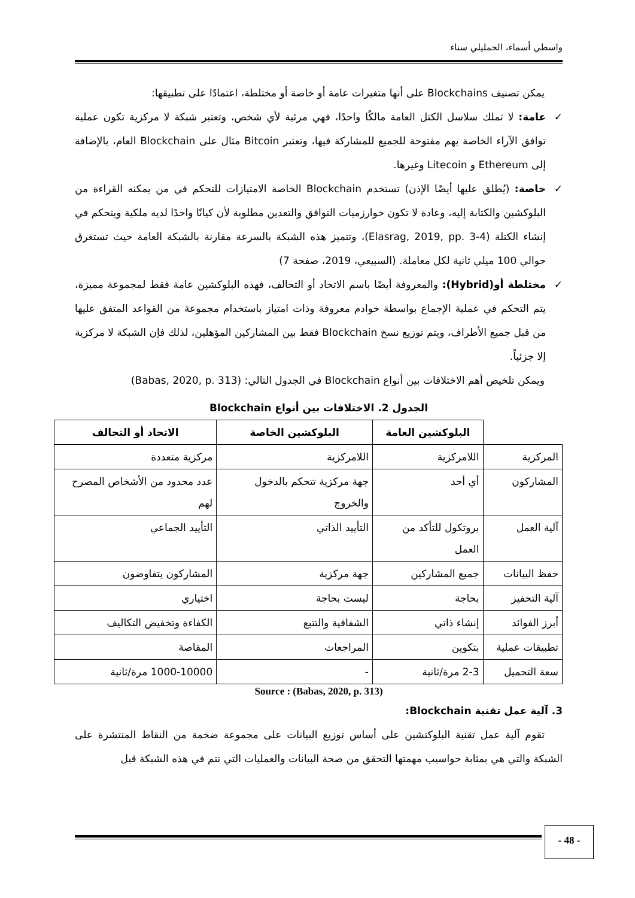واسطي أسماء، الحمليلي سناء
يمكن تصنيف Blockchains على أنها متغيرات عامة أو خاصة أو مختلطة، اعتمادًا على تطبيقها:
✓ عامة: لا تملك سلاسل الكتل العامة مالكًا واحدًا، فهي مرئية لأي شخص، وتعتبر شبكة لا مركزية تكون عملية توافق الآراء الخاصة بهم مفتوحة للجميع للمشاركة فيها، وتعتبر Bitcoin مثال على Blockchain العام، بالإضافة إلى Ethereum و Litecoin وغيرها.
✓ خاصة: (يُطلق عليها أيضًا الإذن) تستخدم Blockchain الخاصة الامتيازات للتحكم في من يمكنه القراءة من البلوكشين والكتابة إليه، وعادة لا تكون خوارزميات التوافق والتعدين مطلوبة لأن كيانًا واحدًا لديه ملكية ويتحكم في إنشاء الكتلة (Elasrag, 2019, pp. 3-4)، وتتميز هذه الشبكة بالسرعة مقارنة بالشبكة العامة حيث تستغرق حوالي 100 ميلي ثانية لكل معاملة. (السبيعي، 2019، صفحة 7)
✓ مختلطة أو(Hybrid): والمعروفة أيضًا باسم الاتحاد أو التحالف، فهذه البلوكشين عامة فقط لمجموعة مميزة، يتم التحكم في عملية الإجماع بواسطة خوادم معروفة وذات امتياز باستخدام مجموعة من القواعد المتفق عليها من قبل جميع الأطراف، ويتم توزيع نسخ Blockchain فقط بين المشاركين المؤهلين، لذلك فإن الشبكة لا مركزية إلا جزئياً.
ويمكن تلخيص أهم الاختلافات بين أنواع Blockchain في الجدول التالي: (Babas, 2020, p. 313)
الجدول 2. الاختلافات بين أنواع Blockchain
| | البلوكشين العامة | البلوكشين الخاصة | الاتحاد أو التحالف |
| --- | --- | --- | --- |
| المركزية | اللامركزية | اللامركزية | مركزية متعددة |
| المشاركون | أي أحد | جهة مركزية تتحكم بالدخول والخروج | عدد محدود من الأشخاص المصرح لهم |
| آلية العمل | بروتكول للتأكد من العمل | التأييد الذاتي | التأييد الجماعي |
| حفظ البيانات | جميع المشاركين | جهة مركزية | المشاركون يتفاوضون |
| آلية التحفيز | بحاجة | ليست بحاجة | اختياري |
| أبرز الفوائد | إنشاء ذاتي | الشفافية والتتبع | الكفاءة وتخفيض التكاليف |
| تطبيقات عملية | بتكوين | المراجعات | المقاصة |
| سعة التحميل | 2-3 مرة/ثانية | - | 1000-10000 مرة/ثانية |
Source : (Babas, 2020, p. 313)
3. آلية عمل تقنية Blockchain:
تقوم آلية عمل تقنية البلوكتشين على أساس توزيع البيانات على مجموعة ضخمة من النقاط المنتشرة على الشبكة والتي هي بمثابة حواسيب مهمتها التحقق من صحة البيانات والعمليات التي تتم في هذه الشبكة قبل
- 48 -